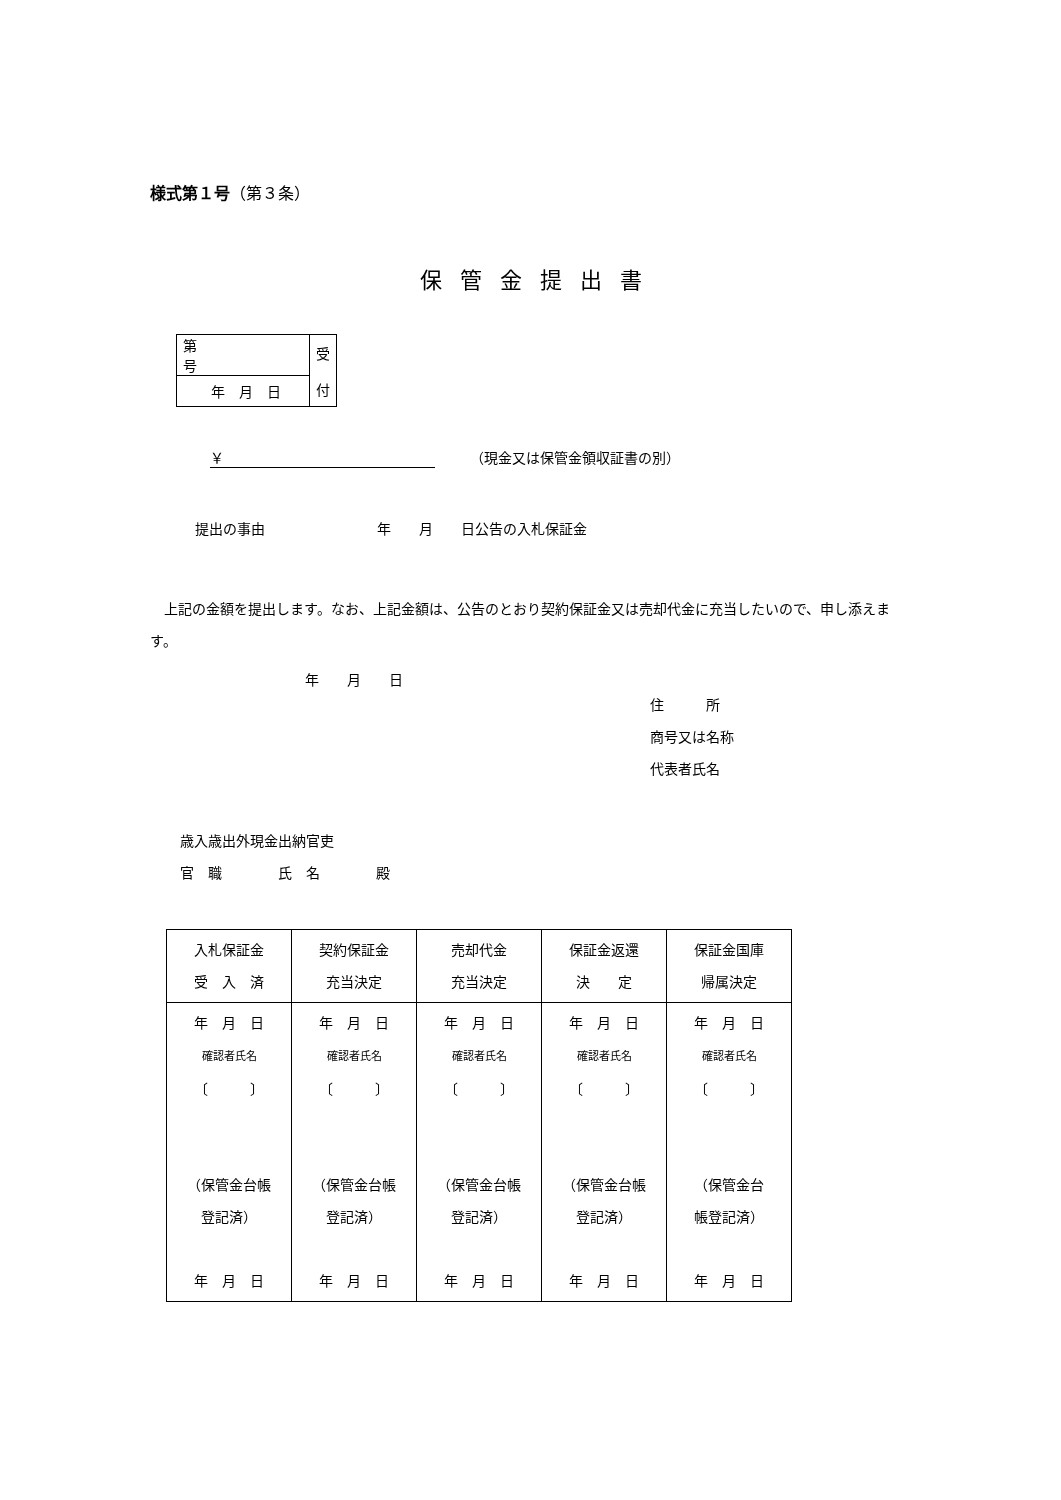様式第１号（第３条）
保管金提出書
| 第 号 | 受 付 |
| 年 月 日 | |
￥　　　（現金又は保管金領収証書の別）
提出の事由　　　　　　　　年　　月　　日公告の入札保証金
上記の金額を提出します。なお、上記金額は、公告のとおり契約保証金又は売却代金に充当したいので、申し添えます。
年　　月　　日
住　　　所
商号又は名称
代表者氏名
歳入歳出外現金出納官吏
官　職　　　　氏　名　　　　殿
| 入札保証金 受 入 済 | 契約保証金 充当決定 | 売却代金 充当決定 | 保証金返還 決 定 | 保証金国庫 帰属決定 |
| 年 月 日 確認者氏名 〔 〕 （保管金台帳 登記済） 年 月 日 | 年 月 日 確認者氏名 〔 〕 （保管金台帳 登記済） 年 月 日 | 年 月 日 確認者氏名 〔 〕 （保管金台帳 登記済） 年 月 日 | 年 月 日 確認者氏名 〔 〕 （保管金台帳 登記済） 年 月 日 | 年 月 日 確認者氏名 〔 〕 （保管金台 帳登記済） 年 月 日 |